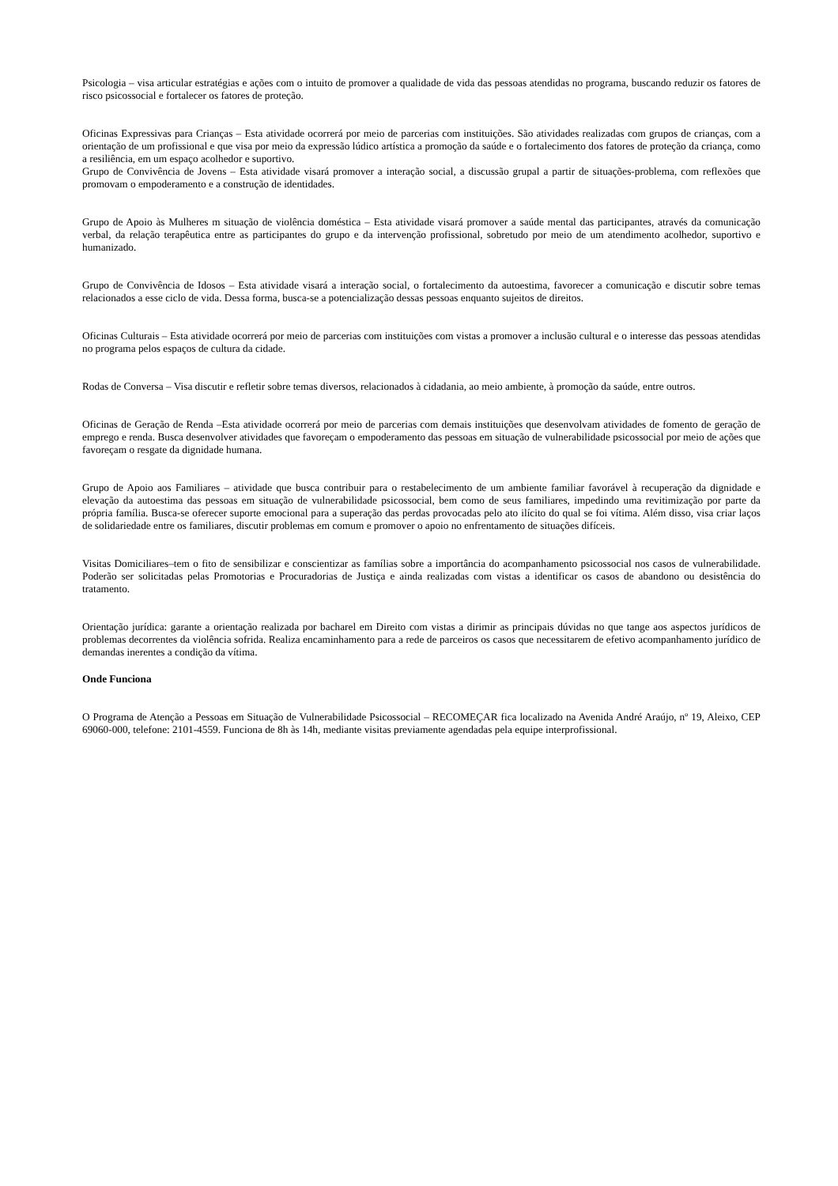Psicologia – visa articular estratégias e ações com o intuito de promover a qualidade de vida das pessoas atendidas no programa, buscando reduzir os fatores de risco psicossocial e fortalecer os fatores de proteção.
Oficinas Expressivas para Crianças – Esta atividade ocorrerá por meio de parcerias com instituições. São atividades realizadas com grupos de crianças, com a orientação de um profissional e que visa por meio da expressão lúdico artística a promoção da saúde e o fortalecimento dos fatores de proteção da criança, como a resiliência, em um espaço acolhedor e suportivo.
Grupo de Convivência de Jovens – Esta atividade visará promover a interação social, a discussão grupal a partir de situações-problema, com reflexões que promovam o empoderamento e a construção de identidades.
Grupo de Apoio às Mulheres m situação de violência doméstica – Esta atividade visará promover a saúde mental das participantes, através da comunicação verbal, da relação terapêutica entre as participantes do grupo e da intervenção profissional, sobretudo por meio de um atendimento acolhedor, suportivo e humanizado.
Grupo de Convivência de Idosos – Esta atividade visará a interação social, o fortalecimento da autoestima, favorecer a comunicação e discutir sobre temas relacionados a esse ciclo de vida. Dessa forma, busca-se a potencialização dessas pessoas enquanto sujeitos de direitos.
Oficinas Culturais – Esta atividade ocorrerá por meio de parcerias com instituições com vistas a promover a inclusão cultural e o interesse das pessoas atendidas no programa pelos espaços de cultura da cidade.
Rodas de Conversa – Visa discutir e refletir sobre temas diversos, relacionados à cidadania, ao meio ambiente, à promoção da saúde, entre outros.
Oficinas de Geração de Renda –Esta atividade ocorrerá por meio de parcerias com demais instituições que desenvolvam atividades de fomento de geração de emprego e renda. Busca desenvolver atividades que favoreçam o empoderamento das pessoas em situação de vulnerabilidade psicossocial por meio de ações que favoreçam o resgate da dignidade humana.
Grupo de Apoio aos Familiares – atividade que busca contribuir para o restabelecimento de um ambiente familiar favorável à recuperação da dignidade e elevação da autoestima das pessoas em situação de vulnerabilidade psicossocial, bem como de seus familiares, impedindo uma revitimização por parte da própria família. Busca-se oferecer suporte emocional para a superação das perdas provocadas pelo ato ilícito do qual se foi vítima. Além disso, visa criar laços de solidariedade entre os familiares, discutir problemas em comum e promover o apoio no enfrentamento de situações difíceis.
Visitas Domiciliares–tem o fito de sensibilizar e conscientizar as famílias sobre a importância do acompanhamento psicossocial nos casos de vulnerabilidade. Poderão ser solicitadas pelas Promotorias e Procuradorias de Justiça e ainda realizadas com vistas a identificar os casos de abandono ou desistência do tratamento.
Orientação jurídica: garante a orientação realizada por bacharel em Direito com vistas a dirimir as principais dúvidas no que tange aos aspectos jurídicos de problemas decorrentes da violência sofrida. Realiza encaminhamento para a rede de parceiros os casos que necessitarem de efetivo acompanhamento jurídico de demandas inerentes a condição da vítima.
Onde Funciona
O Programa de Atenção a Pessoas em Situação de Vulnerabilidade Psicossocial – RECOMEÇAR fica localizado na Avenida André Araújo, nº 19, Aleixo, CEP 69060-000, telefone: 2101-4559. Funciona de 8h às 14h, mediante visitas previamente agendadas pela equipe interprofissional.